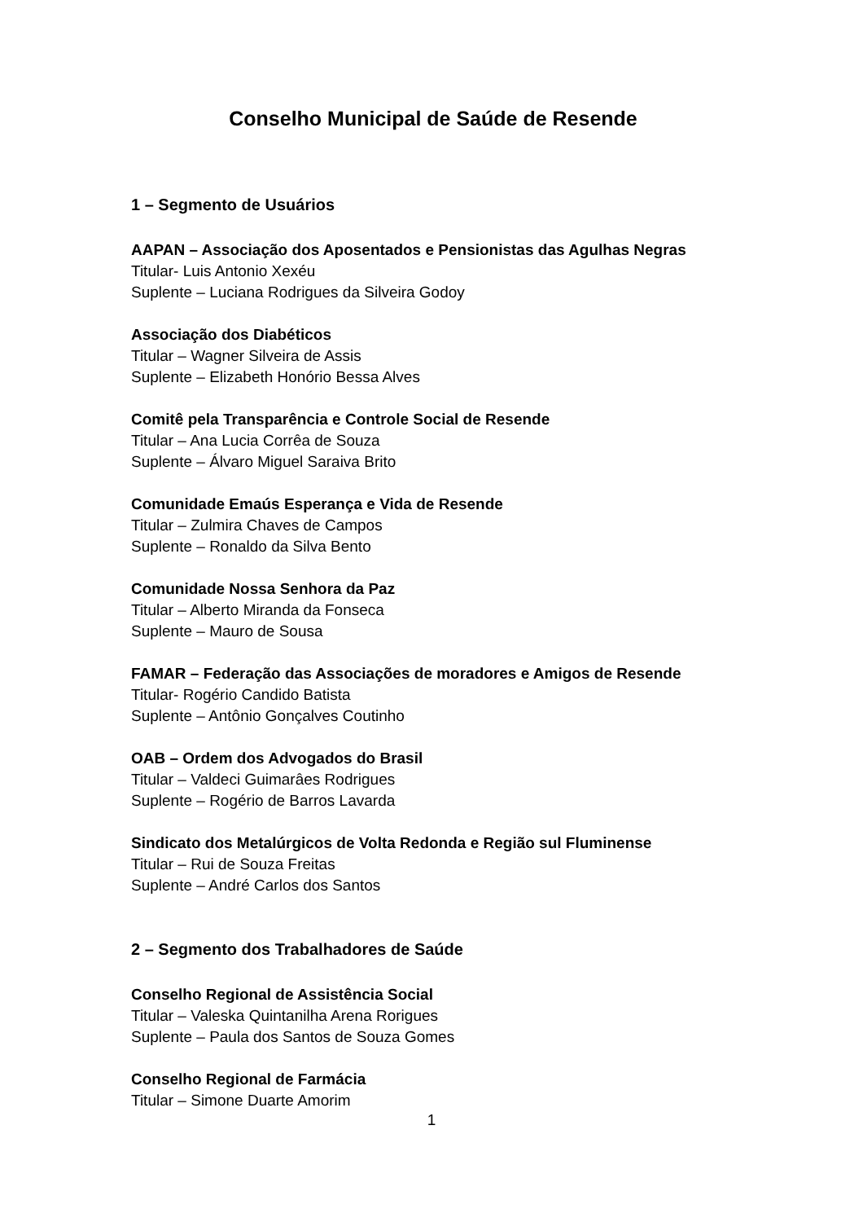Conselho Municipal de Saúde de Resende
1 – Segmento de Usuários
AAPAN – Associação dos Aposentados e Pensionistas das Agulhas Negras
Titular- Luis Antonio Xexéu
Suplente – Luciana Rodrigues da Silveira Godoy
Associação dos Diabéticos
Titular – Wagner Silveira de Assis
Suplente – Elizabeth Honório Bessa Alves
Comitê pela Transparência e Controle Social de Resende
Titular – Ana Lucia Corrêa de Souza
Suplente – Álvaro Miguel Saraiva Brito
Comunidade Emaús Esperança e Vida de Resende
Titular – Zulmira Chaves de Campos
Suplente – Ronaldo da Silva Bento
Comunidade Nossa Senhora da Paz
Titular – Alberto Miranda da Fonseca
Suplente – Mauro de Sousa
FAMAR – Federação das Associações de moradores e Amigos de Resende
Titular- Rogério Candido Batista
Suplente – Antônio Gonçalves Coutinho
OAB – Ordem dos Advogados do Brasil
Titular – Valdeci Guimarâes Rodrigues
Suplente – Rogério de Barros Lavarda
Sindicato dos Metalúrgicos de Volta Redonda e Região sul Fluminense
Titular – Rui de Souza Freitas
Suplente – André Carlos dos Santos
2 – Segmento dos Trabalhadores de Saúde
Conselho Regional de Assistência Social
Titular – Valeska Quintanilha Arena Rorigues
Suplente – Paula dos Santos de Souza Gomes
Conselho Regional de Farmácia
Titular – Simone Duarte Amorim
1